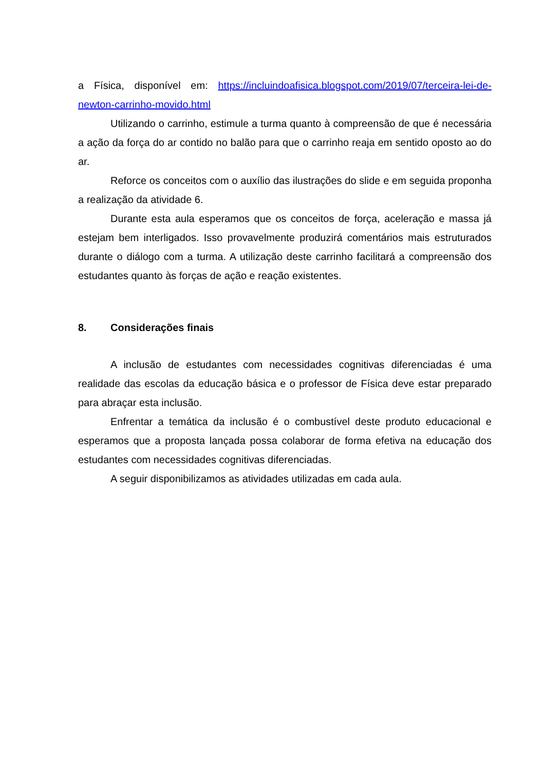a Física, disponível em: https://incluindoafisica.blogspot.com/2019/07/terceira-lei-de-newton-carrinho-movido.html
Utilizando o carrinho, estimule a turma quanto à compreensão de que é necessária a ação da força do ar contido no balão para que o carrinho reaja em sentido oposto ao do ar.
Reforce os conceitos com o auxílio das ilustrações do slide e em seguida proponha a realização da atividade 6.
Durante esta aula esperamos que os conceitos de força, aceleração e massa já estejam bem interligados. Isso provavelmente produzirá comentários mais estruturados durante o diálogo com a turma. A utilização deste carrinho facilitará a compreensão dos estudantes quanto às forças de ação e reação existentes.
8. Considerações finais
A inclusão de estudantes com necessidades cognitivas diferenciadas é uma realidade das escolas da educação básica e o professor de Física deve estar preparado para abraçar esta inclusão.
Enfrentar a temática da inclusão é o combustível deste produto educacional e esperamos que a proposta lançada possa colaborar de forma efetiva na educação dos estudantes com necessidades cognitivas diferenciadas.
A seguir disponibilizamos as atividades utilizadas em cada aula.